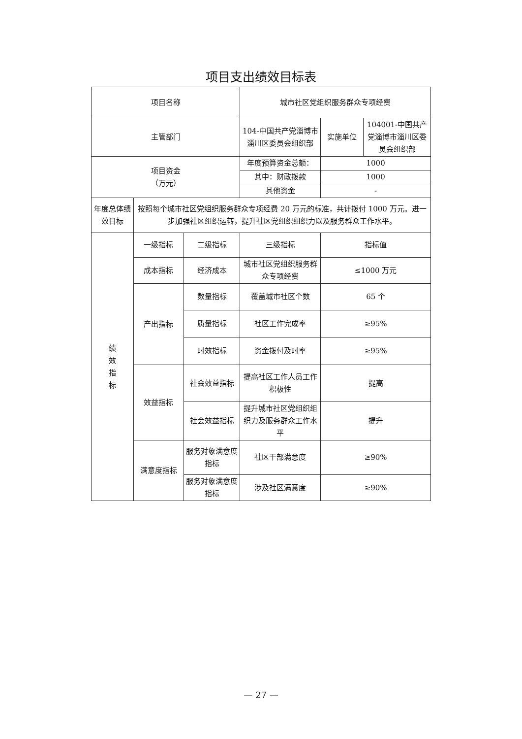项目支出绩效目标表
| 项目名称 | | | 城市社区党组织服务群众专项经费 | | |
| 主管部门 | | | 104-中国共产党淄博市淄川区委员会组织部 | 实施单位 | 104001-中国共产党淄博市淄川区委员会组织部 |
| 项目资金 （万元） | | | 年度预算资金总额： | 1000 | |
| | | | 其中：财政拨款 | 1000 | |
| | | | 其他资金 | - | |
| 年度总体绩效目标 | 按照每个城市社区党组织服务群众专项经费 20 万元的标准，共计拨付 1000 万元。进一步加强社区组织运转，提升社区党组织组织力以及服务群众工作水平。 | | | | |
| 绩 效 指 标 | 一级指标 | 二级指标 | 三级指标 | 指标值 | |
| | 成本指标 | 经济成本 | 城市社区党组织服务群众专项经费 | ≤1000 万元 | |
| | 产出指标 | 数量指标 | 覆盖城市社区个数 | 65 个 | |
| | | 质量指标 | 社区工作完成率 | ≥95% | |
| | | 时效指标 | 资金拨付及时率 | ≥95% | |
| | 效益指标 | 社会效益指标 | 提高社区工作人员工作积极性 | 提高 | |
| | | 社会效益指标 | 提升城市社区党组织组织力及服务群众工作水平 | 提升 | |
| | 满意度指标 | 服务对象满意度指标 | 社区干部满意度 | ≥90% | |
| | | 服务对象满意度指标 | 涉及社区满意度 | ≥90% | |
— 27 —